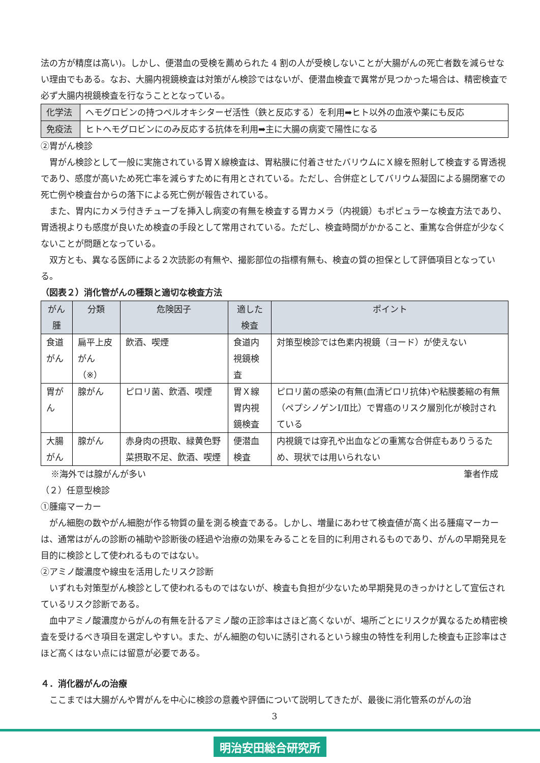法の方が精度は高い)。しかし、便潜血の受検を薦められた 4 割の人が受検しないことが大腸がんの死亡者数を減らせない理由でもある。なお、大腸内視鏡検査は対策がん検診ではないが、便潜血検査で異常が見つかった場合は、精密検査で必ず大腸内視鏡検査を行なうこととなっている。
| 化学法 | ヘモグロビンの持つペルオキシターゼ活性（鉄と反応する）を利用➡ヒト以外の血液や薬にも反応 |
| 免疫法 | ヒトヘモグロビンにのみ反応する抗体を利用➡主に大腸の病変で陽性になる |
②胃がん検診
胃がん検診として一般に実施されている胃Ｘ線検査は、胃粘膜に付着させたバリウムにＸ線を照射して検査する胃透視であり、感度が高いため死亡率を減らすために有用とされている。ただし、合併症としてバリウム凝固による腸閉塞での死亡例や検査台からの落下による死亡例が報告されている。
また、胃内にカメラ付きチューブを挿入し病変の有無を検査する胃カメラ（内視鏡）もポピュラーな検査方法であり、胃透視よりも感度が良いため検査の手段として常用されている。ただし、検査時間がかかること、重篤な合併症が少なくないことが問題となっている。
双方とも、異なる医師による２次読影の有無や、撮影部位の指標有無も、検査の質の担保として評価項目となっている。
（図表２）消化管がんの種類と適切な検査方法
| がん腫 | 分類 | 危険因子 | 適した検査 | ポイント |
| --- | --- | --- | --- | --- |
| 食道がん | 扁平上皮がん （※） | 飲酒、喫煙 | 食道内視鏡検査 | 対策型検診では色素内視鏡（ヨード）が使えない |
| 胃がん | 腺がん | ピロリ菌、飲酒、喫煙 | 胃Ｘ線 胃内視鏡検査 | ピロリ菌の感染の有無(血清ピロリ抗体)や粘膜萎縮の有無（ペプシノゲンⅠ/Ⅱ比）で胃癌のリスク層別化が検討されている |
| 大腸がん | 腺がん | 赤身肉の摂取、緑黄色野菜摂取不足、飲酒、喫煙 | 便潜血検査 | 内視鏡では穿孔や出血などの重篤な合併症もありうるため、現状では用いられない |
※海外では腺がんが多い 筆者作成
（２）任意型検診
①腫瘍マーカー
がん細胞の数やがん細胞が作る物質の量を測る検査である。しかし、増量にあわせて検査値が高く出る腫瘍マーカーは、通常はがんの診断の補助や診断後の経過や治療の効果をみることを目的に利用されるものであり、がんの早期発見を目的に検診として使われるものではない。
②アミノ酸濃度や線虫を活用したリスク診断
いずれも対策型がん検診として使われるものではないが、検査も負担が少ないため早期発見のきっかけとして宣伝されているリスク診断である。
血中アミノ酸濃度からがんの有無を計るアミノ酸の正診率はさほど高くないが、場所ごとにリスクが異なるため精密検査を受けるべき項目を選定しやすい。また、がん細胞の匂いに誘引されるという線虫の特性を利用した検査も正診率はさほど高くはない点には留意が必要である。
４．消化器がんの治療
ここまでは大腸がんや胃がんを中心に検診の意義や評価について説明してきたが、最後に消化管系のがんの治
3
明治安田総合研究所